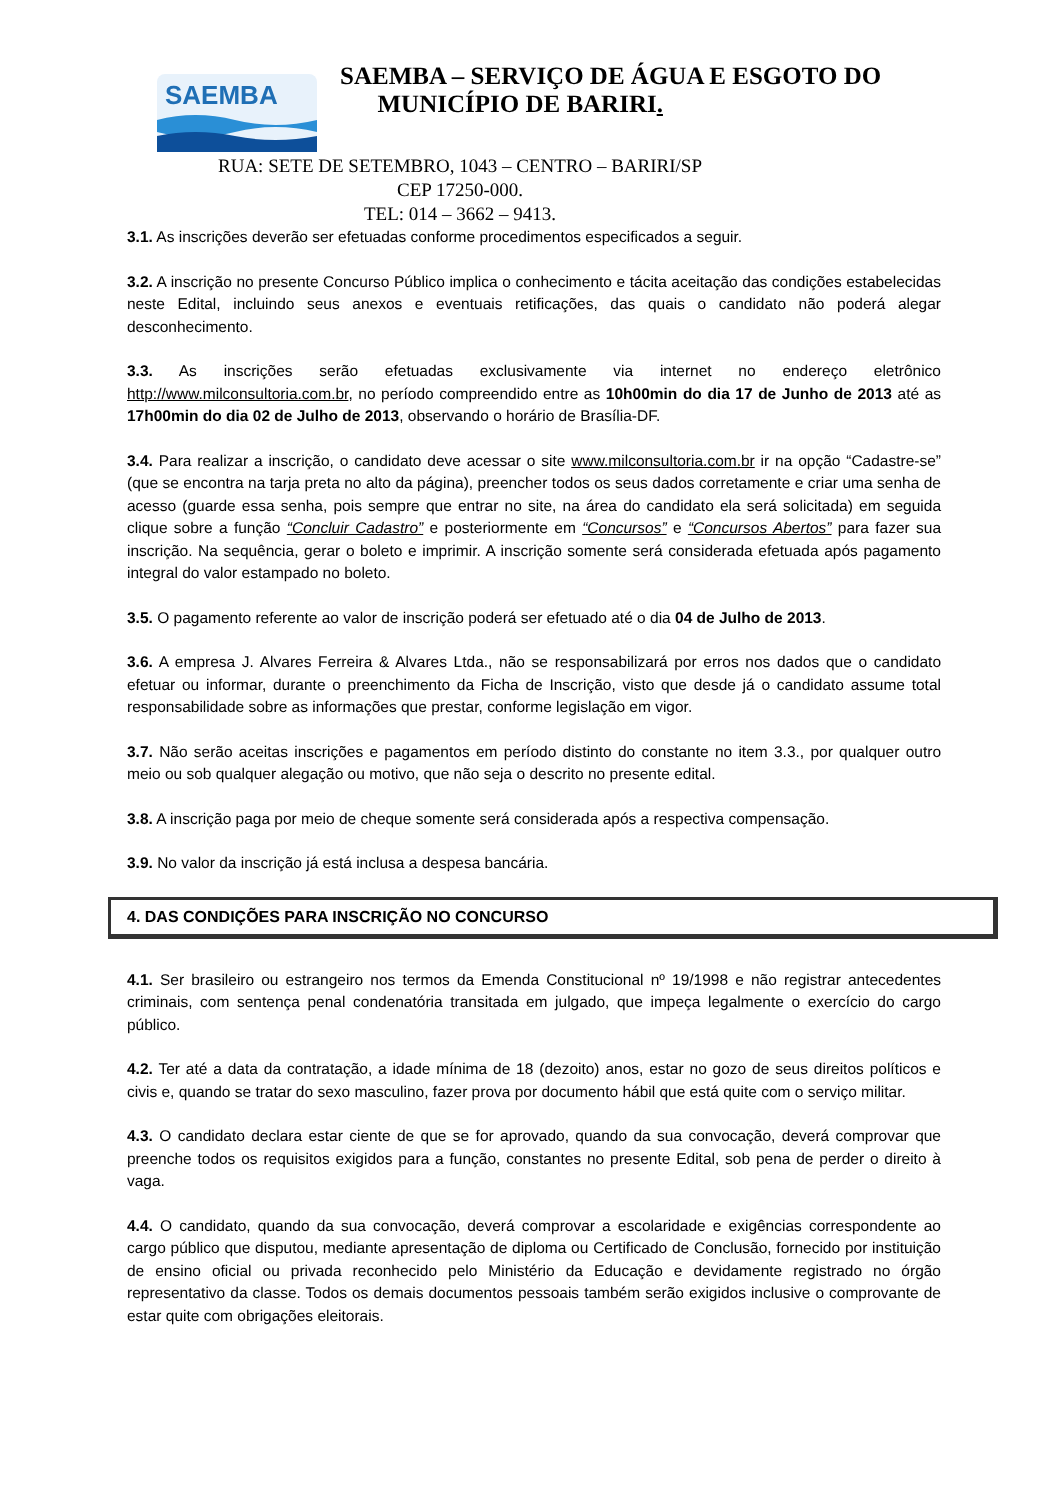SAEMBA
SAEMBA – SERVIÇO DE ÁGUA E ESGOTO DO
MUNICÍPIO DE BARIRI.
RUA: SETE DE SETEMBRO, 1043 – CENTRO – BARIRI/SP
CEP 17250-000.
TEL: 014 – 3662 – 9413.
3.1. As inscrições deverão ser efetuadas conforme procedimentos especificados a seguir.
3.2. A inscrição no presente Concurso Público implica o conhecimento e tácita aceitação das condições estabelecidas neste Edital, incluindo seus anexos e eventuais retificações, das quais o candidato não poderá alegar desconhecimento.
3.3. As inscrições serão efetuadas exclusivamente via internet no endereço eletrônico http://www.milconsultoria.com.br, no período compreendido entre as 10h00min do dia 17 de Junho de 2013 até as 17h00min do dia 02 de Julho de 2013, observando o horário de Brasília-DF.
3.4. Para realizar a inscrição, o candidato deve acessar o site www.milconsultoria.com.br ir na opção “Cadastre-se” (que se encontra na tarja preta no alto da página), preencher todos os seus dados corretamente e criar uma senha de acesso (guarde essa senha, pois sempre que entrar no site, na área do candidato ela será solicitada) em seguida clique sobre a função “Concluir Cadastro” e posteriormente em “Concursos” e “Concursos Abertos” para fazer sua inscrição. Na sequência, gerar o boleto e imprimir. A inscrição somente será considerada efetuada após pagamento integral do valor estampado no boleto.
3.5. O pagamento referente ao valor de inscrição poderá ser efetuado até o dia 04 de Julho de 2013.
3.6. A empresa J. Alvares Ferreira & Alvares Ltda., não se responsabilizará por erros nos dados que o candidato efetuar ou informar, durante o preenchimento da Ficha de Inscrição, visto que desde já o candidato assume total responsabilidade sobre as informações que prestar, conforme legislação em vigor.
3.7. Não serão aceitas inscrições e pagamentos em período distinto do constante no item 3.3., por qualquer outro meio ou sob qualquer alegação ou motivo, que não seja o descrito no presente edital.
3.8. A inscrição paga por meio de cheque somente será considerada após a respectiva compensação.
3.9. No valor da inscrição já está inclusa a despesa bancária.
4. DAS CONDIÇÕES PARA INSCRIÇÃO NO CONCURSO
4.1. Ser brasileiro ou estrangeiro nos termos da Emenda Constitucional nº 19/1998 e não registrar antecedentes criminais, com sentença penal condenatória transitada em julgado, que impeça legalmente o exercício do cargo público.
4.2. Ter até a data da contratação, a idade mínima de 18 (dezoito) anos, estar no gozo de seus direitos políticos e civis e, quando se tratar do sexo masculino, fazer prova por documento hábil que está quite com o serviço militar.
4.3. O candidato declara estar ciente de que se for aprovado, quando da sua convocação, deverá comprovar que preenche todos os requisitos exigidos para a função, constantes no presente Edital, sob pena de perder o direito à vaga.
4.4. O candidato, quando da sua convocação, deverá comprovar a escolaridade e exigências correspondente ao cargo público que disputou, mediante apresentação de diploma ou Certificado de Conclusão, fornecido por instituição de ensino oficial ou privada reconhecido pelo Ministério da Educação e devidamente registrado no órgão representativo da classe. Todos os demais documentos pessoais também serão exigidos inclusive o comprovante de estar quite com obrigações eleitorais.